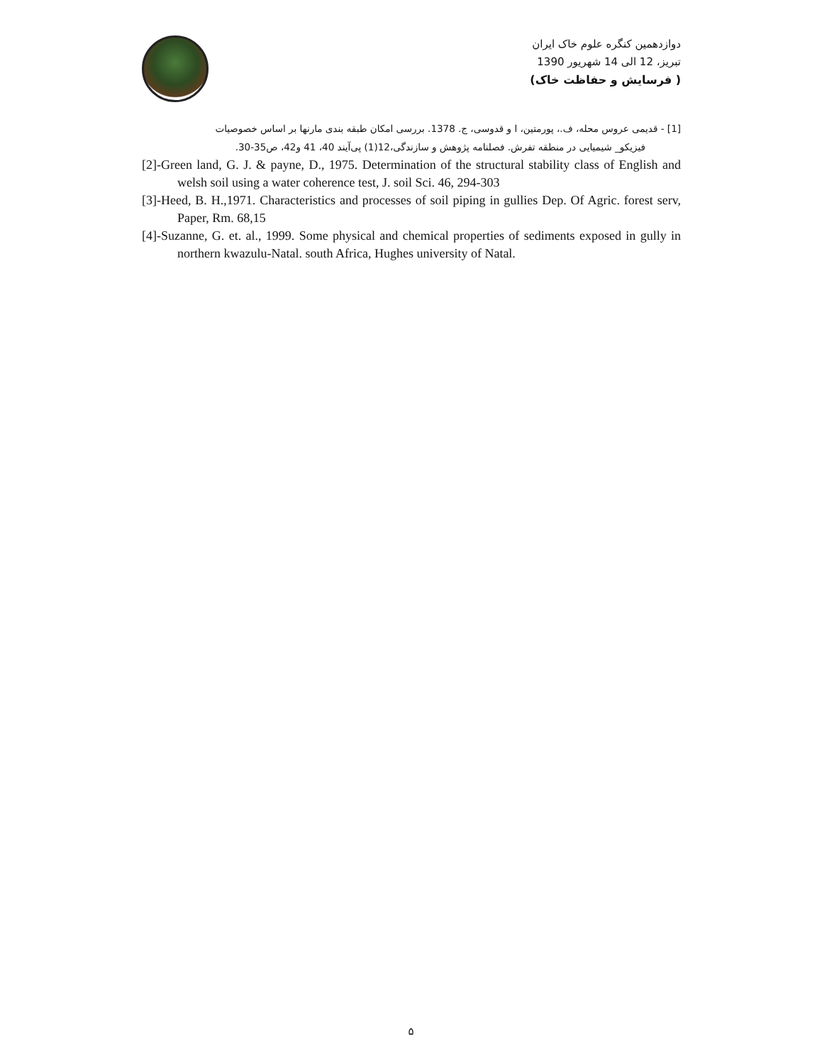دوازدهمین کنگره علوم خاک ایران
تبریز، 12 الی 14 شهریور 1390
( فرسایش و حفاظت خاک)
[1] - قدیمی عروس محله، ف.، پورمتین، ا و قدوسی، ج. 1378. بررسی امکان طبقه بندی مارنها بر اساس خصوصیات
فیزیکو_ شیمیایی در منطقه تفرش. فصلنامه پژوهش و سازندگی،12(1) پی‌آیند 40، 41 و42، ص35-30.
[2]-Green land, G. J. & payne, D., 1975. Determination of the structural stability class of English and welsh soil using a water coherence test, J. soil Sci. 46, 294-303
[3]-Heed, B. H.,1971. Characteristics and processes of soil piping in gullies Dep. Of Agric. forest serv, Paper, Rm. 68,15
[4]-Suzanne, G. et. al., 1999. Some physical and chemical properties of sediments exposed in gully in northern kwazulu-Natal. south Africa, Hughes university of Natal.
۵